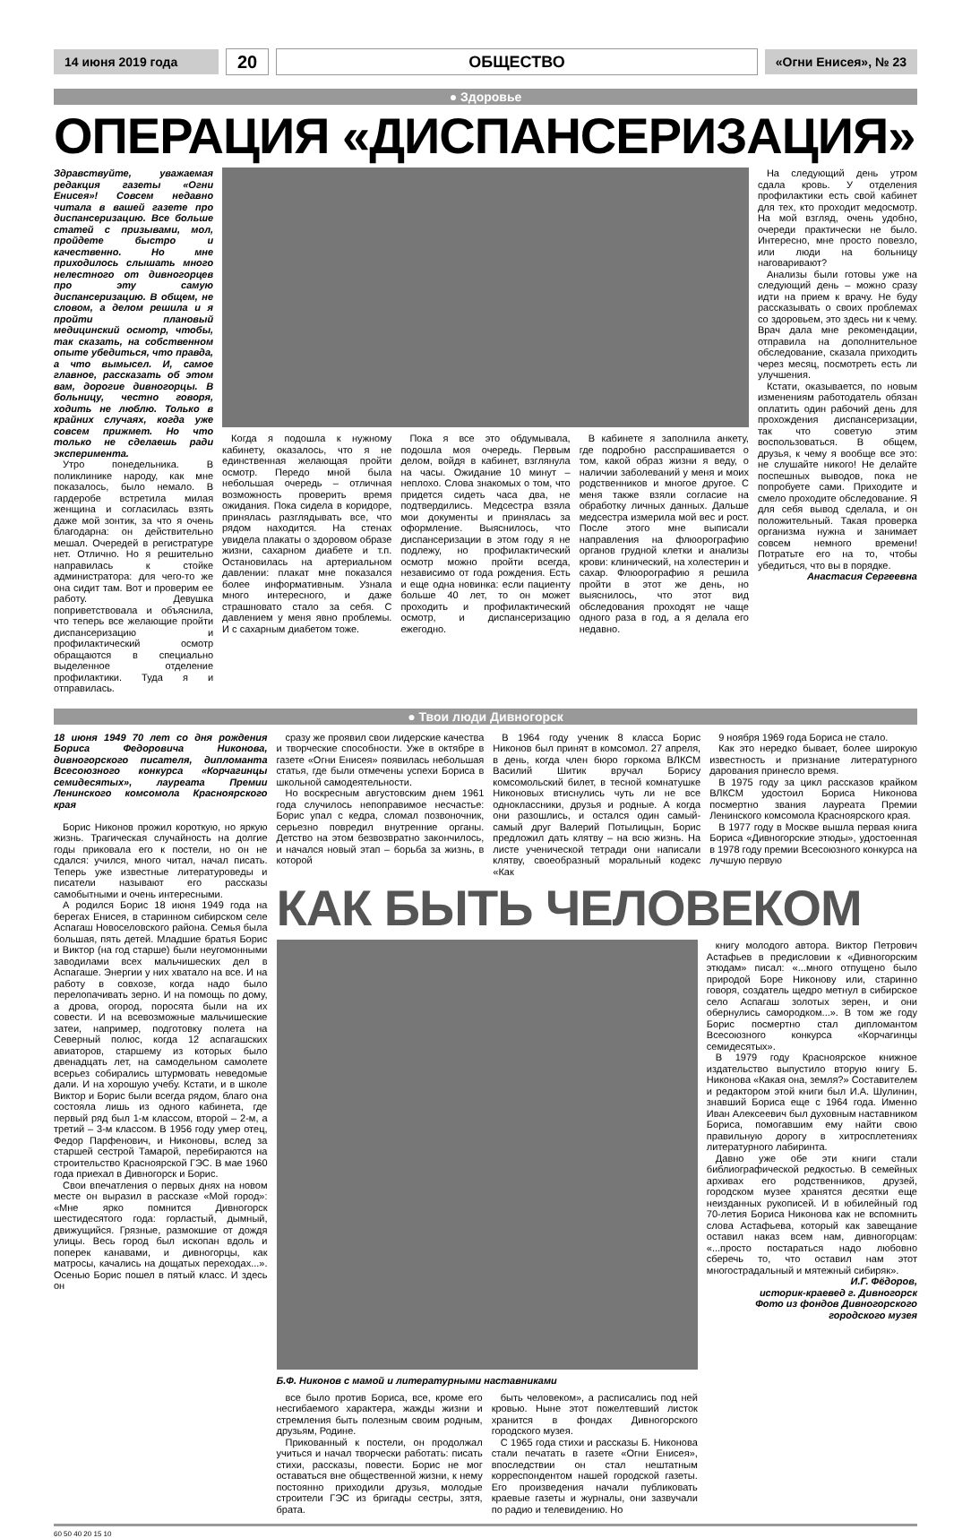14 июня 2019 года
20 ОБЩЕСТВО
«Огни Енисея», № 23
● Здоровье
ОПЕРАЦИЯ «ДИСПАНСЕРИЗАЦИЯ»
Здравствуйте, уважаемая редакция газеты «Огни Енисея»! Совсем недавно читала в вашей газете про диспансеризацию. Все больше статей с призывами, мол, пройдете быстро и качественно. Но мне приходилось слышать много нелестного от дивногорцев про эту самую диспансеризацию. В общем, не словом, а делом решила и я пройти плановый медицинский осмотр, чтобы, так сказать, на собственном опыте убедиться, что правда, а что вымысел. И, самое главное, рассказать об этом вам, дорогие дивногорцы. В больницу, честно говоря, ходить не люблю. Только в крайних случаях, когда уже совсем прижмет. Но что только не сделаешь ради эксперимента.
Утро понедельника. В поликлинике народу, как мне показалось, было немало. В гардеробе встретила милая женщина и согласилась взять даже мой зонтик, за что я очень благодарна: он действительно мешал. Очередей в регистратуре нет. Отлично. Но я решительно направилась к стойке администратора: для чего-то же она сидит там. Вот и проверим ее работу. Девушка поприветствовала и объяснила, что теперь все желающие пройти диспансеризацию и профилактический осмотр обращаются в специально выделенное отделение профилактики. Туда я и отправилась.
Когда я подошла к нужному кабинету, оказалось, что я не единственная желающая пройти осмотр. Передо мной была небольшая очередь – отличная возможность проверить время ожидания. Пока сидела в коридоре, принялась разглядывать все, что рядом находится. На стенах увидела плакаты о здоровом образе жизни, сахарном диабете и т.п. Остановилась на артериальном давлении: плакат мне показался более информативным. Узнала много интересного, и даже страшновато стало за себя. С давлением у меня явно проблемы. И с сахарным диабетом тоже.
Пока я все это обдумывала, подошла моя очередь. Первым делом, войдя в кабинет, взглянула на часы. Ожидание 10 минут – неплохо. Слова знакомых о том, что придется сидеть часа два, не подтвердились. Медсестра взяла мои документы и принялась за оформление. Выяснилось, что диспансеризации в этом году я не подлежу, но профилактический осмотр можно пройти всегда, независимо от года рождения. Есть и еще одна новинка: если пациенту больше 40 лет, то он может проходить и профилактический осмотр, и диспансеризацию ежегодно.
В кабинете я заполнила анкету, где подробно расспрашивается о том, какой образ жизни я веду, о наличии заболеваний у меня и моих родственников и многое другое. С меня также взяли согласие на обработку личных данных. Дальше медсестра измерила мой вес и рост. После этого мне выписали направления на флюорографию органов грудной клетки и анализы крови: клинический, на холестерин и сахар. Флюорографию я решила пройти в этот же день, но выяснилось, что этот вид обследования проходят не чаще одного раза в год, а я делала его недавно.
На следующий день утром сдала кровь. У отделения профилактики есть свой кабинет для тех, кто проходит медосмотр. На мой взгляд, очень удобно, очереди практически не было. Интересно, мне просто повезло, или люди на больницу наговаривают?
Анализы были готовы уже на следующий день – можно сразу идти на прием к врачу. Не буду рассказывать о своих проблемах со здоровьем, это здесь ни к чему. Врач дала мне рекомендации, отправила на дополнительное обследование, сказала приходить через месяц, посмотреть есть ли улучшения.
Кстати, оказывается, по новым изменениям работодатель обязан оплатить один рабочий день для прохождения диспансеризации, так что советую этим воспользоваться. В общем, друзья, к чему я вообще все это: не слушайте никого! Не делайте поспешных выводов, пока не попробуете сами. Приходите и смело проходите обследование. Я для себя вывод сделала, и он положительный. Такая проверка организма нужна и занимает совсем немного времени! Потратьте его на то, чтобы убедиться, что вы в порядке.
Анастасия Сергеевна
● Твои люди Дивногорск
18 июня 1949 70 лет со дня рождения Бориса Федоровича Никонова, дивногорского писателя, дипломанта Всесоюзного конкурса «Корчагинцы семидесятых», лауреата Премии Ленинского комсомола Красноярского края
Борис Никонов прожил короткую, но яркую жизнь. Трагическая случайность на долгие годы приковала его к постели, но он не сдался: учился, много читал, начал писать. Теперь уже известные литературоведы и писатели называют его рассказы самобытными и очень интересными.
А родился Борис 18 июня 1949 года на берегах Енисея, в старинном сибирском селе Аспагаш Новоселовского района. Семья была большая, пять детей. Младшие братья Борис и Виктор (на год старше) были неугомонными заводилами всех мальчишеских дел в Аспагаше. Энергии у них хватало на все. И на работу в совхозе, когда надо было перелопачивать зерно. И на помощь по дому, а дрова, огород, поросята были на их совести. И на всевозможные мальчишеские затеи, например, подготовку полета на Северный полюс, когда 12 аспагашских авиаторов, старшему из которых было двенадцать лет, на самодельном самолете всерьез собирались штурмовать неведомые дали. И на хорошую учебу. Кстати, и в школе Виктор и Борис были всегда рядом, благо она состояла лишь из одного кабинета, где первый ряд был 1-м классом, второй – 2-м, а третий – 3-м классом. В 1956 году умер отец, Федор Парфенович, и Никоновы, вслед за старшей сестрой Тамарой, перебираются на строительство Красноярской ГЭС. В мае 1960 года приехал в Дивногорск и Борис.
Свои впечатления о первых днях на новом месте он выразил в рассказе «Мой город»: «Мне ярко помнится Дивногорск шестидесятого года: горластый, дымный, движущийся. Грязные, размокшие от дождя улицы. Весь город был ископан вдоль и поперек канавами, и дивногорцы, как матросы, качались на дощатых переходах...». Осенью Борис пошел в пятый класс. И здесь он
сразу же проявил свои лидерские качества и творческие способности. Уже в октябре в газете «Огни Енисея» появилась небольшая статья, где были отмечены успехи Бориса в школьной самодеятельности.
Но воскресным августовским днем 1961 года случилось непоправимое несчастье: Борис упал с кедра, сломал позвоночник, серьезно повредил внутренние органы. Детство на этом безвозвратно закончилось, и начался новый этап – борьба за жизнь, в которой
В 1964 году ученик 8 класса Борис Никонов был принят в комсомол. 27 апреля, в день, когда член бюро горкома ВЛКСМ Василий Шитик вручал Борису комсомольский билет, в тесной комнатушке Никоновых втиснулись чуть ли не все одноклассники, друзья и родные. А когда они разошлись, и остался один самый-самый друг Валерий Потылицын, Борис предложил дать клятву – на всю жизнь. На листе ученической тетради они написали клятву, своеобразный моральный кодекс «Как
9 ноября 1969 года Бориса не стало.
Как это нередко бывает, более широкую известность и признание литературного дарования принесло время.
В 1975 году за цикл рассказов крайком ВЛКСМ удостоил Бориса Никонова посмертно звания лауреата Премии Ленинского комсомола Красноярского края.
В 1977 году в Москве вышла первая книга Бориса «Дивногорские этюды», удостоенная в 1978 году премии Всесоюзного конкурса на лучшую первую
КАК БЫТЬ ЧЕЛОВЕКОМ
Б.Ф. Никонов с мамой и литературными наставниками
все было против Бориса, все, кроме его несгибаемого характера, жажды жизни и стремления быть полезным своим родным, друзьям, Родине.
Прикованный к постели, он продолжал учиться и начал творчески работать: писать стихи, рассказы, повести. Борис не мог оставаться вне общественной жизни, к нему постоянно приходили друзья, молодые строители ГЭС из бригады сестры, зятя, брата.
быть человеком», а расписались под ней кровью. Ныне этот пожелтевший листок хранится в фондах Дивногорского городского музея.
С 1965 года стихи и рассказы Б. Никонова стали печатать в газете «Огни Енисея», впоследствии он стал нештатным корреспондентом нашей городской газеты. Его произведения начали публиковать краевые газеты и журналы, они зазвучали по радио и телевидению. Но
книгу молодого автора. Виктор Петрович Астафьев в предисловии к «Дивногорским этюдам» писал: «...много отпущено было природой Боре Никонову или, старинно говоря, создатель щедро метнул в сибирское село Аспагаш золотых зерен, и они обернулись самородком...». В том же году Борис посмертно стал дипломантом Всесоюзного конкурса «Корчагинцы семидесятых».
В 1979 году Красноярское книжное издательство выпустило вторую книгу Б. Никонова «Какая она, земля?» Составителем и редактором этой книги был И.А. Шулинин, знавший Бориса еще с 1964 года. Именно Иван Алексеевич был духовным наставником Бориса, помогавшим ему найти свою правильную дорогу в хитросплетениях литературного лабиринта.
Давно уже обе эти книги стали библиографической редкостью. В семейных архивах его родственников, друзей, городском музее хранятся десятки еще неизданных рукописей. И в юбилейный год 70-летия Бориса Никонова как не вспомнить слова Астафьева, который как завещание оставил наказ всем нам, дивногорцам: «...просто постараться надо любовно сберечь то, что оставил нам этот многострадальный и мятежный сибиряк».
И.Г. Фёдоров,
историк-краевед г. Дивногорск
Фото из фондов Дивногорского городского музея
60 50 40 20 15 10